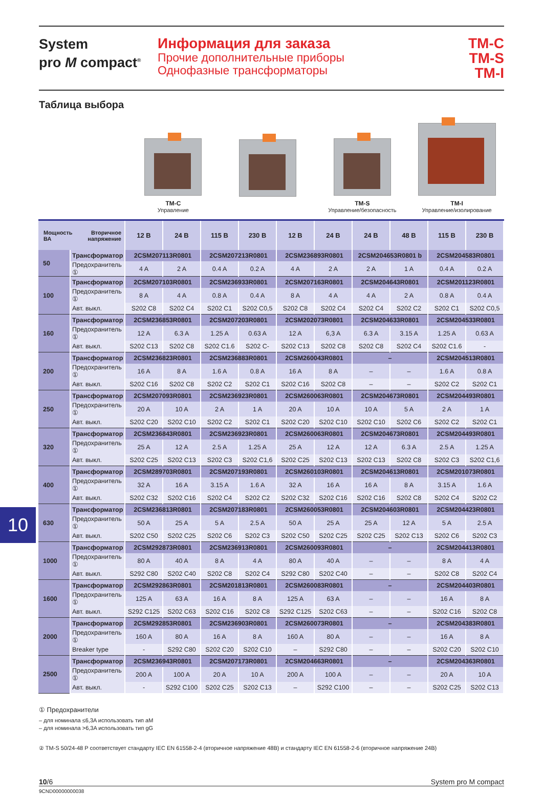System
pro M compact<sup>®</sup>
Информация для заказа
Прочие дополнительные приборы
Однофазные трансформаторы
TM-C
TM-S
TM-I
Таблица выбора
TM-C
Управление
TM-S
Управление/безопасность
TM-I
Управление/изолирование
10
| Мощность Вторичное напряжение ВА | | 12 В | 24 В | 115 В | 230 В | 12 В | 24 В | 24 В | 48 В | 115 В | 230 В |
| --- | --- | --- | --- | --- | --- | --- | --- | --- | --- | --- | --- |
| 50 | Трансформатор | 2CSM207113R0801 | | 2CSM207213R0801 | | 2CSM236893R0801 | | 2CSM204653R0801 b | | 2CSM204583R0801 | |
| | Предохранитель ① | 4 A | 2 A | 0.4 A | 0.2 A | 4 A | 2 A | 2 A | 1 A | 0.4 A | 0.2 A |
| 100 | Трансформатор | 2CSM207103R0801 | | 2CSM236933R0801 | | 2CSM207163R0801 | | 2CSM204643R0801 | | 2CSM201123R0801 | |
| | Предохранитель ① | 8 A | 4 A | 0.8 A | 0.4 A | 8 A | 4 A | 4 A | 2 A | 0.8 A | 0.4 A |
| | Авт. выкл. | S202 C8 | S202 C4 | S202 C1 | S202 C0,5 | S202 C8 | S202 C4 | S202 C4 | S202 C2 | S202 C1 | S202 C0,5 |
| 160 | Трансформатор | 2CSM236853R0801 | | 2CSM207203R0801 | | 2CSM202073R0801 | | 2CSM204633R0801 | | 2CSM204533R0801 | |
| | Предохранитель ① | 12 A | 6.3 A | 1.25 A | 0.63 A | 12 A | 6,3 A | 6.3 A | 3.15 A | 1.25 A | 0.63 A |
| | Авт. выкл. | S202 C13 | S202 C8 | S202 C1.6 | S202 C- | S202 C13 | S202 C8 | S202 C8 | S202 C4 | S202 C1.6 | - |
| 200 | Трансформатор | 2CSM236823R0801 | | 2CSM236883R0801 | | 2CSM260043R0801 | | – | | 2CSM204513R0801 | |
| | Предохранитель ① | 16 A | 8 A | 1.6 A | 0.8 A | 16 A | 8 A | – | – | 1.6 A | 0.8 A |
| | Авт. выкл. | S202 C16 | S202 C8 | S202 C2 | S202 C1 | S202 C16 | S202 C8 | – | – | S202 C2 | S202 C1 |
| 250 | Трансформатор | 2CSM207093R0801 | | 2CSM236923R0801 | | 2CSM260063R0801 | | 2CSM204673R0801 | | 2CSM204493R0801 | |
| | Предохранитель ① | 20 A | 10 A | 2 A | 1 A | 20 A | 10 A | 10 A | 5 A | 2 A | 1 A |
| | Авт. выкл. | S202 C20 | S202 C10 | S202 C2 | S202 C1 | S202 C20 | S202 C10 | S202 C10 | S202 C6 | S202 C2 | S202 C1 |
| 320 | Трансформатор | 2CSM236843R0801 | | 2CSM236923R0801 | | 2CSM260063R0801 | | 2CSM204673R0801 | | 2CSM204493R0801 | |
| | Предохранитель ① | 25 A | 12 A | 2.5 A | 1.25 A | 25 A | 12 A | 12 A | 6.3 A | 2.5 A | 1.25 A |
| | Авт. выкл. | S202 C25 | S202 C13 | S202 C3 | S202 C1,6 | S202 C25 | S202 C13 | S202 C13 | S202 C8 | S202 C3 | S202 C1,6 |
| 400 | Трансформатор | 2CSM289703R0801 | | 2CSM207193R0801 | | 2CSM260103R0801 | | 2CSM204613R0801 | | 2CSM201073R0801 | |
| | Предохранитель ① | 32 A | 16 A | 3.15 A | 1.6 A | 32 A | 16 A | 16 A | 8 A | 3.15 A | 1.6 A |
| | Авт. выкл. | S202 C32 | S202 C16 | S202 C4 | S202 C2 | S202 C32 | S202 C16 | S202 C16 | S202 C8 | S202 C4 | S202 C2 |
| 630 | Трансформатор | 2CSM236813R0801 | | 2CSM207183R0801 | | 2CSM260053R0801 | | 2CSM204603R0801 | | 2CSM204423R0801 | |
| | Предохранитель ① | 50 A | 25 A | 5 A | 2.5 A | 50 A | 25 A | 25 A | 12 A | 5 A | 2.5 A |
| | Авт. выкл. | S202 C50 | S202 C25 | S202 C6 | S202 C3 | S202 C50 | S202 C25 | S202 C25 | S202 C13 | S202 C6 | S202 C3 |
| 1000 | Трансформатор | 2CSM292873R0801 | | 2CSM236913R0801 | | 2CSM260093R0801 | | – | | 2CSM204413R0801 | |
| | Предохранитель ① | 80 A | 40 A | 8 A | 4 A | 80 A | 40 A | – | – | 8 A | 4 A |
| | Авт. выкл. | S292 C80 | S202 C40 | S202 C8 | S202 C4 | S292 C80 | S202 C40 | – | – | S202 C8 | S202 C4 |
| 1600 | Трансформатор | 2CSM292863R0801 | | 2CSM201813R0801 | | 2CSM260083R0801 | | – | | 2CSM204403R0801 | |
| | Предохранитель ① | 125 A | 63 A | 16 A | 8 A | 125 A | 63 A | – | – | 16 A | 8 A |
| | Авт. выкл. | S292 C125 | S202 C63 | S202 C16 | S202 C8 | S292 C125 | S202 C63 | – | – | S202 C16 | S202 C8 |
| 2000 | Трансформатор | 2CSM292853R0801 | | 2CSM236903R0801 | | 2CSM260073R0801 | | – | | 2CSM204383R0801 | |
| | Предохранитель ① | 160 A | 80 A | 16 A | 8 A | 160 A | 80 A | – | – | 16 A | 8 A |
| | Breaker type | - | S292 C80 | S202 C20 | S202 C10 | – | S292 C80 | – | – | S202 C20 | S202 C10 |
| 2500 | Трансформатор | 2CSM236943R0801 | | 2CSM207173R0801 | | 2CSM204663R0801 | | – | | 2CSM204363R0801 | |
| | Предохранитель ① | 200 A | 100 A | 20 A | 10 A | 200 A | 100 A | – | – | 20 A | 10 A |
| | Авт. выкл. | - | S292 C100 | S202 C25 | S202 C13 | – | S292 C100 | – | – | S202 C25 | S202 C13 |
① Предохранители
– для номинала ≤6,3A использовать тип aM
– для номинала >6,3A использовать тип gG
② TM-S 50/24-48 P соответствует стандарту IEC EN 61558-2-4 (вторичное напряжение 48В) и стандарту IEC EN 61558-2-6 (вторичное напряжение 24В)
10/6 System pro M compact
9CND00000000038